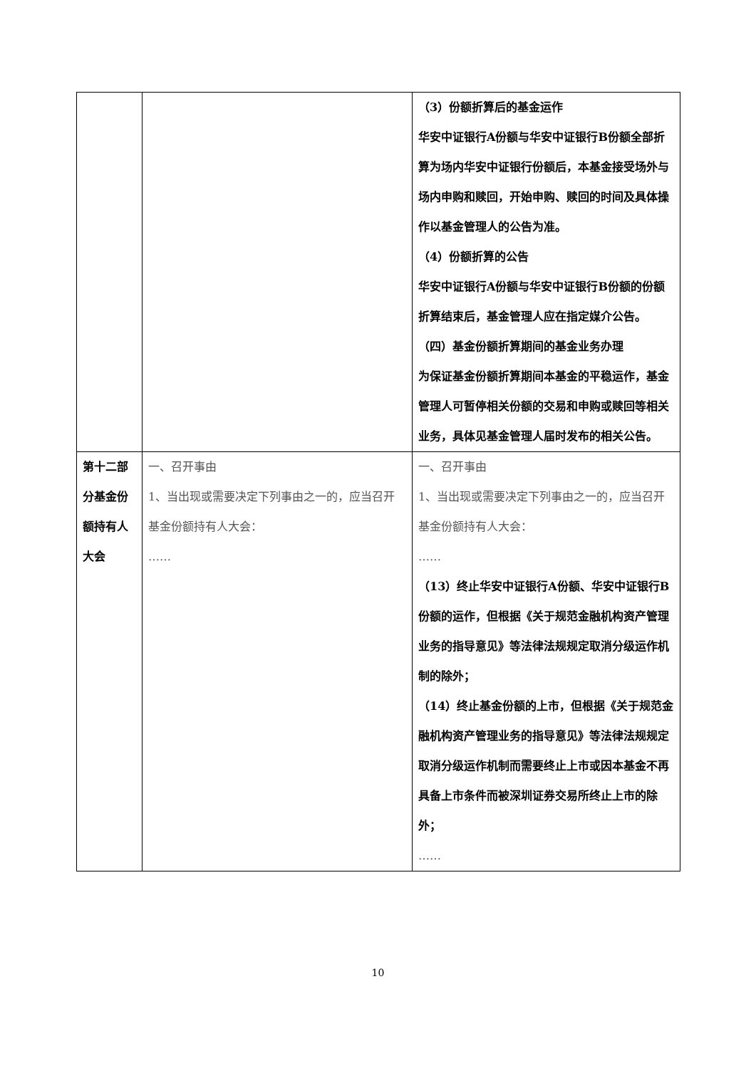| | | （3）份额折算后的基金运作 华安中证银行A份额与华安中证银行B份额全部折算为场内华安中证银行份额后，本基金接受场外与场内申购和赎回，开始申购、赎回的时间及具体操作以基金管理人的公告为准。 （4）份额折算的公告 华安中证银行A份额与华安中证银行B份额的份额折算结束后，基金管理人应在指定媒介公告。 （四）基金份额折算期间的基金业务办理 为保证基金份额折算期间本基金的平稳运作，基金管理人可暂停相关份额的交易和申购或赎回等相关业务，具体见基金管理人届时发布的相关公告。 |
| 第十二部分基金份额持有人大会 | 一、召开事由 1、当出现或需要决定下列事由之一的，应当召开基金份额持有人大会： …… | 一、召开事由 1、当出现或需要决定下列事由之一的，应当召开基金份额持有人大会： …… （13）终止华安中证银行A份额、华安中证银行B份额的运作，但根据《关于规范金融机构资产管理业务的指导意见》等法律法规规定取消分级运作机制的除外； （14）终止基金份额的上市，但根据《关于规范金融机构资产管理业务的指导意见》等法律法规规定取消分级运作机制而需要终止上市或因本基金不再具备上市条件而被深圳证券交易所终止上市的除外； …… |
10